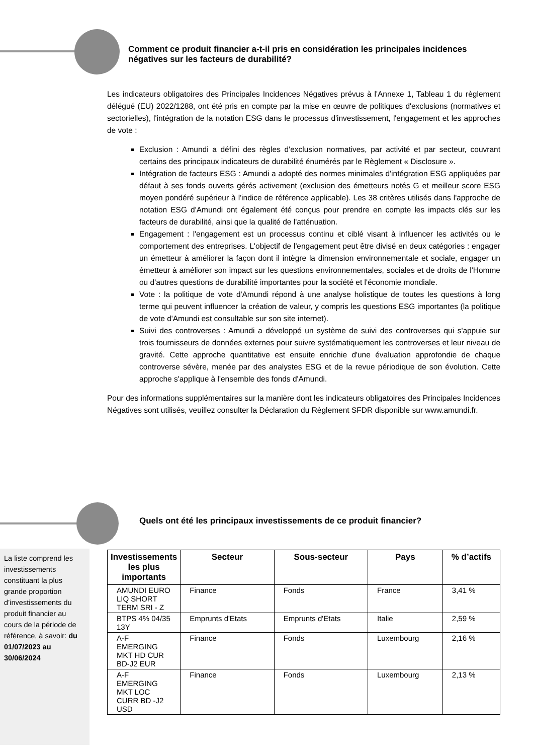Comment ce produit financier a-t-il pris en considération les principales incidences négatives sur les facteurs de durabilité?
Les indicateurs obligatoires des Principales Incidences Négatives prévus à l'Annexe 1, Tableau 1 du règlement délégué (EU) 2022/1288, ont été pris en compte par la mise en œuvre de politiques d'exclusions (normatives et sectorielles), l'intégration de la notation ESG dans le processus d'investissement, l'engagement et les approches de vote :
Exclusion : Amundi a défini des règles d'exclusion normatives, par activité et par secteur, couvrant certains des principaux indicateurs de durabilité énumérés par le Règlement « Disclosure ».
Intégration de facteurs ESG : Amundi a adopté des normes minimales d'intégration ESG appliquées par défaut à ses fonds ouverts gérés activement (exclusion des émetteurs notés G et meilleur score ESG moyen pondéré supérieur à l'indice de référence applicable). Les 38 critères utilisés dans l'approche de notation ESG d'Amundi ont également été conçus pour prendre en compte les impacts clés sur les facteurs de durabilité, ainsi que la qualité de l'atténuation.
Engagement : l'engagement est un processus continu et ciblé visant à influencer les activités ou le comportement des entreprises. L'objectif de l'engagement peut être divisé en deux catégories : engager un émetteur à améliorer la façon dont il intègre la dimension environnementale et sociale, engager un émetteur à améliorer son impact sur les questions environnementales, sociales et de droits de l'Homme ou d'autres questions de durabilité importantes pour la société et l'économie mondiale.
Vote : la politique de vote d'Amundi répond à une analyse holistique de toutes les questions à long terme qui peuvent influencer la création de valeur, y compris les questions ESG importantes (la politique de vote d'Amundi est consultable sur son site internet).
Suivi des controverses : Amundi a développé un système de suivi des controverses qui s'appuie sur trois fournisseurs de données externes pour suivre systématiquement les controverses et leur niveau de gravité. Cette approche quantitative est ensuite enrichie d'une évaluation approfondie de chaque controverse sévère, menée par des analystes ESG et de la revue périodique de son évolution. Cette approche s'applique à l'ensemble des fonds d'Amundi.
Pour des informations supplémentaires sur la manière dont les indicateurs obligatoires des Principales Incidences Négatives sont utilisés, veuillez consulter la Déclaration du Règlement SFDR disponible sur www.amundi.fr.
Quels ont été les principaux investissements de ce produit financier?
La liste comprend les investissements constituant la plus grande proportion d’investissements du produit financier au cours de la période de référence, à savoir: du 01/07/2023 au 30/06/2024
| Investissements les plus importants | Secteur | Sous-secteur | Pays | % d’actifs |
| --- | --- | --- | --- | --- |
| AMUNDI EURO LIQ SHORT TERM SRI - Z | Finance | Fonds | France | 3,41 % |
| BTPS 4% 04/35 13Y | Emprunts d'Etats | Emprunts d'Etats | Italie | 2,59 % |
| A-F EMERGING MKT HD CUR BD-J2 EUR | Finance | Fonds | Luxembourg | 2,16 % |
| A-F EMERGING MKT LOC CURR BD -J2 USD | Finance | Fonds | Luxembourg | 2,13 % |